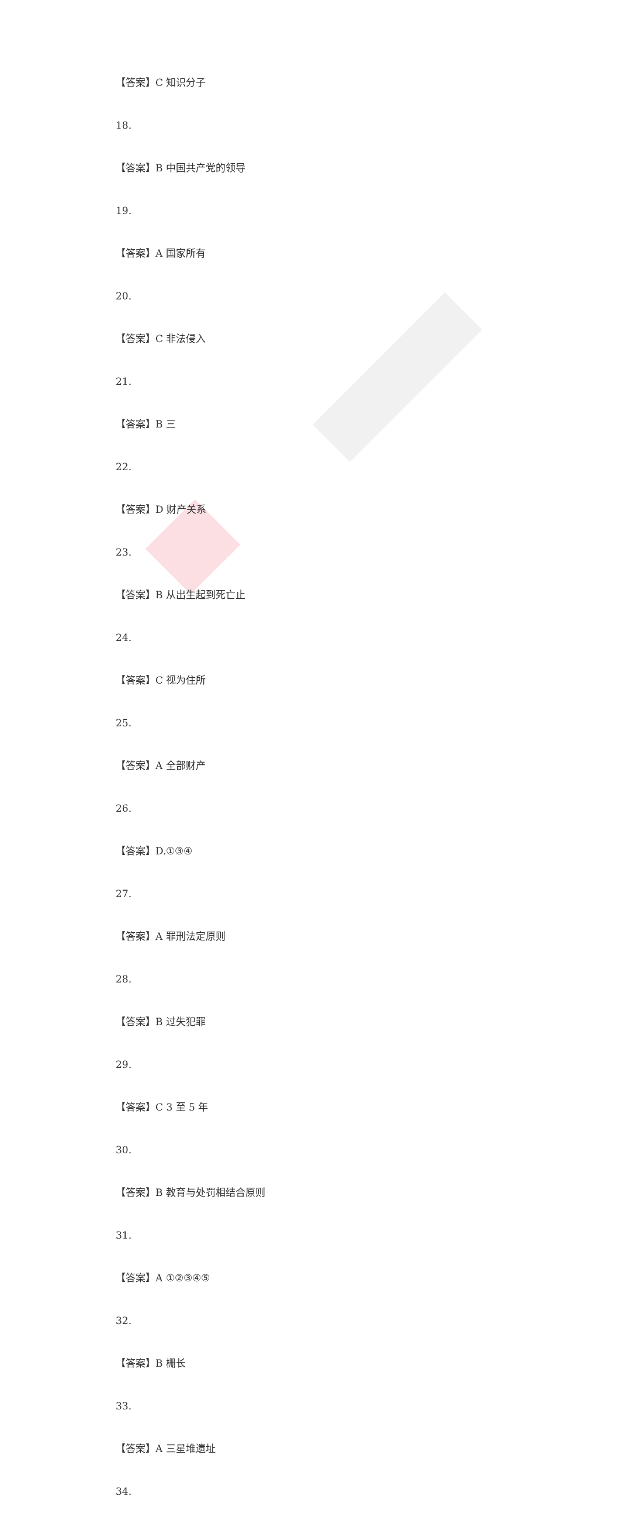【答案】C 知识分子
18.
【答案】B 中国共产党的领导
19.
【答案】A 国家所有
20.
【答案】C 非法侵入
21.
【答案】B 三
22.
【答案】D 财产关系
23.
【答案】B 从出生起到死亡止
24.
【答案】C 视为住所
25.
【答案】A 全部财产
26.
【答案】D.①③④
27.
【答案】A 罪刑法定原则
28.
【答案】B 过失犯罪
29.
【答案】C 3 至 5 年
30.
【答案】B 教育与处罚相结合原则
31.
【答案】A ①②③④⑤
32.
【答案】B 栅长
33.
【答案】A 三星堆遗址
34.